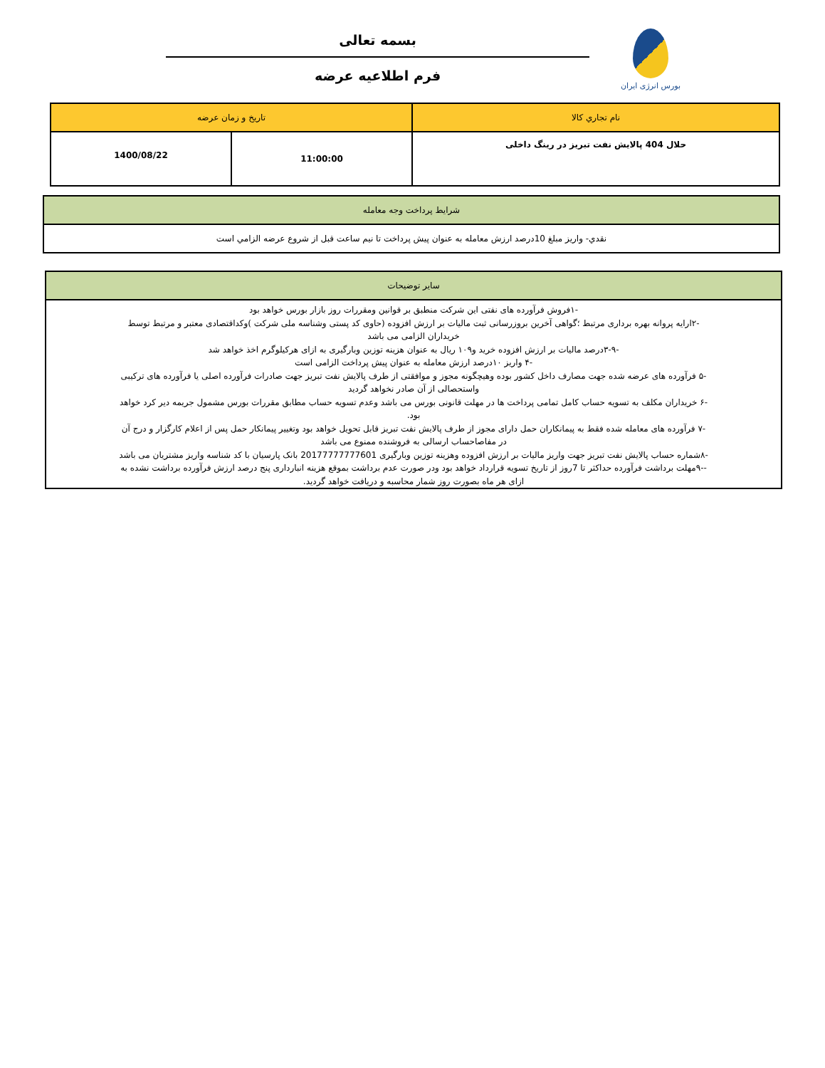بورس انرژی ایران
بسمه تعالی
فرم اطلاعیه عرضه
| نام تجاري كالا | تاريخ و زمان عرضه | |
| --- | --- | --- |
| حلال 404 پالایش نفت تبریز در رینگ داخلی | 11:00:00 | 1400/08/22 |
| شرايط پرداخت وجه معامله |
| --- |
| نقدي- واريز مبلغ 10درصد ارزش معامله به عنوان پيش پرداخت تا نيم ساعت قبل از شروع عرضه الزامي است |
| سایر توضیحات |
| --- |
| -۱فروش فرآورده های نفتی این شرکت منطبق بر قوانین ومقررات روز بازار بورس خواهد بود -۲ارایه پروانه بهره برداری مرتبط ؛گواهی آخرین بروزرسانی ثبت مالیات بر ارزش افزوده (حاوی کد پستی وشناسه ملی شرکت )وکداقتصادی معتبر و مرتبط توسط خریداران الزامی می باشد -۳-۹درصد مالیات بر ارزش افزوده خرید و۱۰۹ ریال به عنوان هزینه توزین وبارگیری به ازای هرکیلوگرم اخذ خواهد شد -۴ واریز ۱۰درصد ارزش معامله به عنوان پیش پرداخت الزامی است -۵ فرآورده های عرضه شده جهت مصارف داخل کشور بوده وهیچگونه مجوز و موافقتی از طرف پالایش نفت تبریز جهت صادرات فرآورده اصلی یا فرآورده های ترکیبی واستحصالی از آن صادر نخواهد گردید -۶ خریداران مکلف به تسویه حساب کامل تمامی پرداخت ها در مهلت قانونی بورس می باشد وعدم تسویه حساب مطابق مقررات بورس مشمول جریمه دیر کرد خواهد بود. -۷ فرآورده های معامله شده فقط به پیمانکاران حمل دارای مجوز از طرف پالایش نفت تبریز قابل تحویل خواهد بود وتغییر پیمانکار حمل پس از اعلام کارگزار و درج آن در مفاصاحساب ارسالی به فروشنده ممنوع می باشد -۸شماره حساب پالایش نفت تبریز جهت واریز مالیات بر ارزش افزوده وهزینه توزین وبارگیری 20177777777601 بانک پارسیان با کد شناسه واریز مشتریان می باشد --۹مهلت برداشت فرآورده حداکثر تا 7روز از تاریخ تسویه قرارداد خواهد بود ودر صورت عدم برداشت بموقع هزینه انبارداری پنج درصد ارزش فرآورده برداشت نشده به ازای هر ماه بصورت روز شمار محاسبه و دریافت خواهد گردید. |